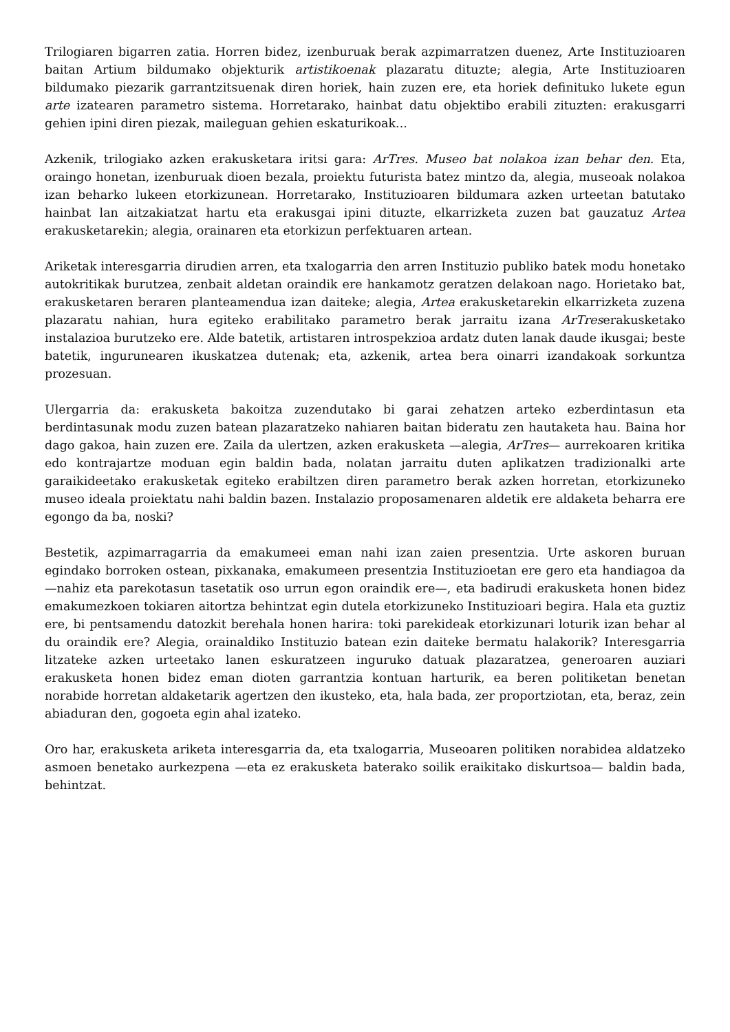Trilogiaren bigarren zatia. Horren bidez, izenburuak berak azpimarratzen duenez, Arte Instituzioaren baitan Artium bildumako objekturik artistikoenak plazaratu dituzte; alegia, Arte Instituzioaren bildumako piezarik garrantzitsuenak diren horiek, hain zuzen ere, eta horiek definituko lukete egun arte izatearen parametro sistema. Horretarako, hainbat datu objektibo erabili zituzten: erakusgarri gehien ipini diren piezak, maileguan gehien eskaturikoak...
Azkenik, trilogiako azken erakusketara iritsi gara: ArTres. Museo bat nolakoa izan behar den. Eta, oraingo honetan, izenburuak dioen bezala, proiektu futurista batez mintzo da, alegia, museoak nolakoa izan beharko lukeen etorkizunean. Horretarako, Instituzioaren bildumara azken urteetan batutako hainbat lan aitzakiatzat hartu eta erakusgai ipini dituzte, elkarrizketa zuzen bat gauzatuz Artea erakusketarekin; alegia, orainaren eta etorkizun perfektuaren artean.
Ariketak interesgarria dirudien arren, eta txalogarria den arren Instituzio publiko batek modu honetako autokritikak burutzea, zenbait aldetan oraindik ere hankamotz geratzen delakoan nago. Horietako bat, erakusketaren beraren planteamendua izan daiteke; alegia, Artea erakusketarekin elkarrizketa zuzena plazaratu nahian, hura egiteko erabilitako parametro berak jarraitu izana ArTreserakusketako instalazioa burutzeko ere. Alde batetik, artistaren introspekzioa ardatz duten lanak daude ikusgai; beste batetik, ingurunearen ikuskatzea dutenak; eta, azkenik, artea bera oinarri izandakoak sorkuntza prozesuan.
Ulergarria da: erakusketa bakoitza zuzendutako bi garai zehatzen arteko ezberdintasun eta berdintasunak modu zuzen batean plazaratzeko nahiaren baitan bideratu zen hautaketa hau. Baina hor dago gakoa, hain zuzen ere. Zaila da ulertzen, azken erakusketa —alegia, ArTres— aurrekoaren kritika edo kontrajartze moduan egin baldin bada, nolatan jarraitu duten aplikatzen tradizionalki arte garaikideetako erakusketak egiteko erabiltzen diren parametro berak azken horretan, etorkizuneko museo ideala proiektatu nahi baldin bazen. Instalazio proposamenaren aldetik ere aldaketa beharra ere egongo da ba, noski?
Bestetik, azpimarragarria da emakumeei eman nahi izan zaien presentzia. Urte askoren buruan egindako borroken ostean, pixkanaka, emakumeen presentzia Instituzioetan ere gero eta handiagoa da —nahiz eta parekotasun tasetatik oso urrun egon oraindik ere—, eta badirudi erakusketa honen bidez emakumezkoen tokiaren aitortza behintzat egin dutela etorkizuneko Instituzioari begira. Hala eta guztiz ere, bi pentsamendu datozkit berehala honen harira: toki parekideak etorkizunari loturik izan behar al du oraindik ere? Alegia, orainaldiko Instituzio batean ezin daiteke bermatu halakorik? Interesgarria litzateke azken urteetako lanen eskuratzeen inguruko datuak plazaratzea, generoaren auziari erakusketa honen bidez eman dioten garrantzia kontuan harturik, ea beren politiketan benetan norabide horretan aldaketarik agertzen den ikusteko, eta, hala bada, zer proportziotan, eta, beraz, zein abiaduran den, gogoeta egin ahal izateko.
Oro har, erakusketa ariketa interesgarria da, eta txalogarria, Museoaren politiken norabidea aldatzeko asmoen benetako aurkezpena —eta ez erakusketa baterako soilik eraikitako diskurtsoa— baldin bada, behintzat.